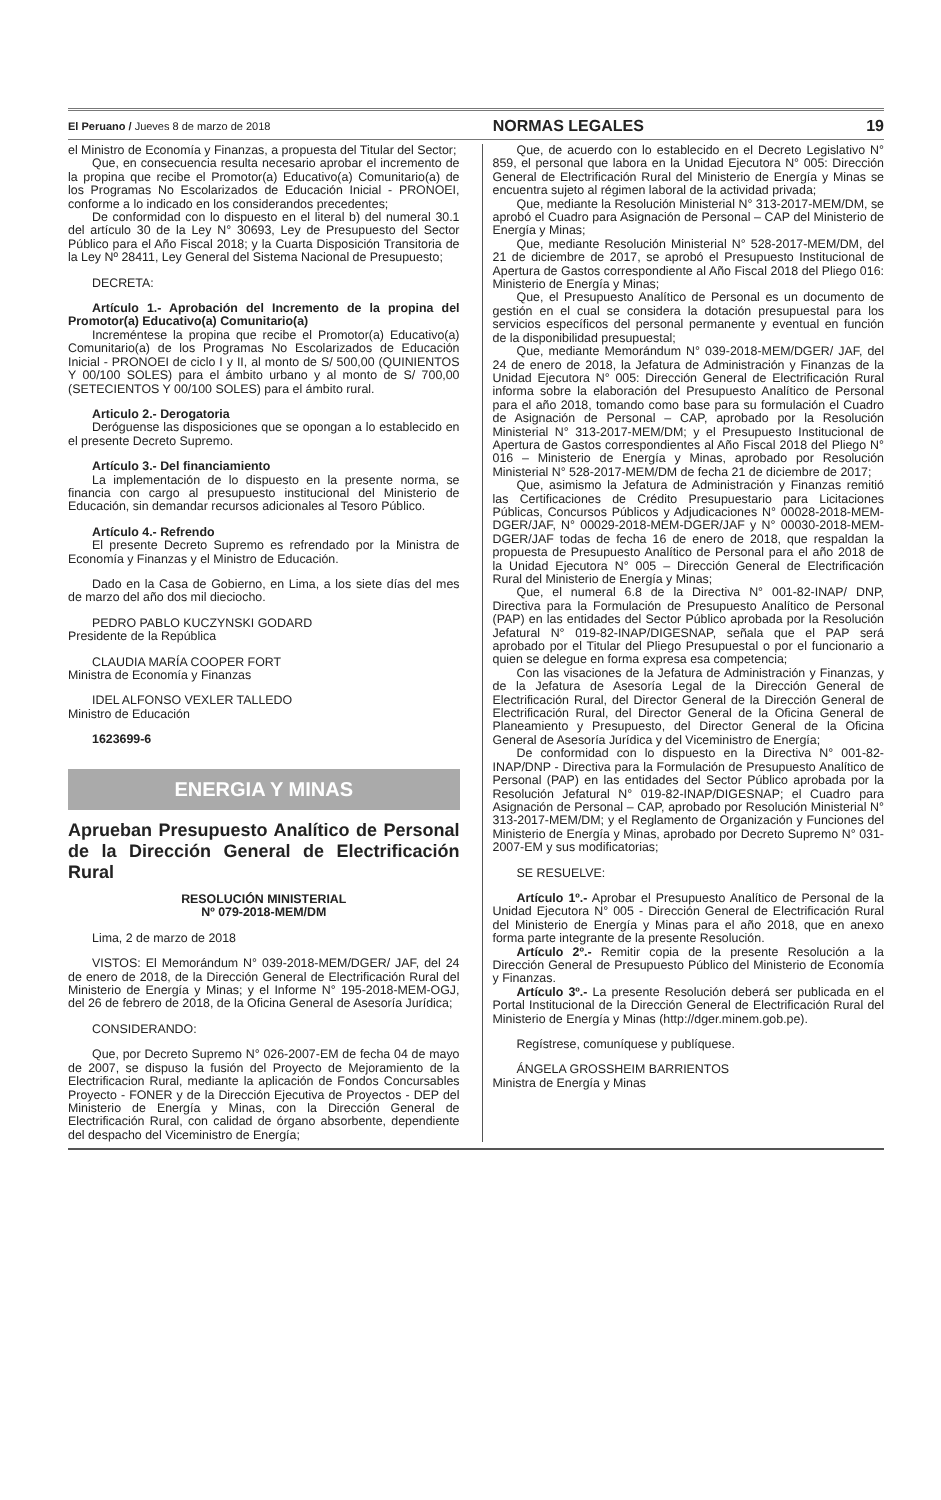El Peruano / Jueves 8 de marzo de 2018 NORMAS LEGALES 19
el Ministro de Economía y Finanzas, a propuesta del Titular del Sector;
Que, en consecuencia resulta necesario aprobar el incremento de la propina que recibe el Promotor(a) Educativo(a) Comunitario(a) de los Programas No Escolarizados de Educación Inicial - PRONOEI, conforme a lo indicado en los considerandos precedentes;
De conformidad con lo dispuesto en el literal b) del numeral 30.1 del artículo 30 de la Ley N° 30693, Ley de Presupuesto del Sector Público para el Año Fiscal 2018; y la Cuarta Disposición Transitoria de la Ley Nº 28411, Ley General del Sistema Nacional de Presupuesto;
DECRETA:
Artículo 1.- Aprobación del Incremento de la propina del Promotor(a) Educativo(a) Comunitario(a)
Increméntese la propina que recibe el Promotor(a) Educativo(a) Comunitario(a) de los Programas No Escolarizados de Educación Inicial - PRONOEI de ciclo I y II, al monto de S/ 500,00 (QUINIENTOS Y 00/100 SOLES) para el ámbito urbano y al monto de S/ 700,00 (SETECIENTOS Y 00/100 SOLES) para el ámbito rural.
Articulo 2.- Derogatoria
Deróguense las disposiciones que se opongan a lo establecido en el presente Decreto Supremo.
Artículo 3.- Del financiamiento
La implementación de lo dispuesto en la presente norma, se financia con cargo al presupuesto institucional del Ministerio de Educación, sin demandar recursos adicionales al Tesoro Público.
Artículo 4.- Refrendo
El presente Decreto Supremo es refrendado por la Ministra de Economía y Finanzas y el Ministro de Educación.
Dado en la Casa de Gobierno, en Lima, a los siete días del mes de marzo del año dos mil dieciocho.
PEDRO PABLO KUCZYNSKI GODARD
Presidente de la República
CLAUDIA MARÍA COOPER FORT
Ministra de Economía y Finanzas
IDEL ALFONSO VEXLER TALLEDO
Ministro de Educación
1623699-6
ENERGIA Y MINAS
Aprueban Presupuesto Analítico de Personal de la Dirección General de Electrificación Rural
RESOLUCIÓN MINISTERIAL
Nº 079-2018-MEM/DM
Lima, 2 de marzo de 2018
VISTOS: El Memorándum N° 039-2018-MEM/DGER/ JAF, del 24 de enero de 2018, de la Dirección General de Electrificación Rural del Ministerio de Energía y Minas; y el Informe N° 195-2018-MEM-OGJ, del 26 de febrero de 2018, de la Oficina General de Asesoría Jurídica;
CONSIDERANDO:
Que, por Decreto Supremo N° 026-2007-EM de fecha 04 de mayo de 2007, se dispuso la fusión del Proyecto de Mejoramiento de la Electrificacion Rural, mediante la aplicación de Fondos Concursables Proyecto - FONER y de la Dirección Ejecutiva de Proyectos - DEP del Ministerio de Energía y Minas, con la Dirección General de Electrificación Rural, con calidad de órgano absorbente, dependiente del despacho del Viceministro de Energía;
Que, de acuerdo con lo establecido en el Decreto Legislativo N° 859, el personal que labora en la Unidad Ejecutora N° 005: Dirección General de Electrificación Rural del Ministerio de Energía y Minas se encuentra sujeto al régimen laboral de la actividad privada;
Que, mediante la Resolución Ministerial N° 313-2017-MEM/DM, se aprobó el Cuadro para Asignación de Personal – CAP del Ministerio de Energía y Minas;
Que, mediante Resolución Ministerial N° 528-2017-MEM/DM, del 21 de diciembre de 2017, se aprobó el Presupuesto Institucional de Apertura de Gastos correspondiente al Año Fiscal 2018 del Pliego 016: Ministerio de Energía y Minas;
Que, el Presupuesto Analítico de Personal es un documento de gestión en el cual se considera la dotación presupuestal para los servicios específicos del personal permanente y eventual en función de la disponibilidad presupuestal;
Que, mediante Memorándum N° 039-2018-MEM/DGER/ JAF, del 24 de enero de 2018, la Jefatura de Administración y Finanzas de la Unidad Ejecutora N° 005: Dirección General de Electrificación Rural informa sobre la elaboración del Presupuesto Analítico de Personal para el año 2018, tomando como base para su formulación el Cuadro de Asignación de Personal – CAP, aprobado por la Resolución Ministerial N° 313-2017-MEM/DM; y el Presupuesto Institucional de Apertura de Gastos correspondientes al Año Fiscal 2018 del Pliego N° 016 – Ministerio de Energía y Minas, aprobado por Resolución Ministerial N° 528-2017-MEM/DM de fecha 21 de diciembre de 2017;
Que, asimismo la Jefatura de Administración y Finanzas remitió las Certificaciones de Crédito Presupuestario para Licitaciones Públicas, Concursos Públicos y Adjudicaciones N° 00028-2018-MEM-DGER/JAF, N° 00029-2018-MEM-DGER/JAF y N° 00030-2018-MEM-DGER/JAF todas de fecha 16 de enero de 2018, que respaldan la propuesta de Presupuesto Analítico de Personal para el año 2018 de la Unidad Ejecutora N° 005 – Dirección General de Electrificación Rural del Ministerio de Energía y Minas;
Que, el numeral 6.8 de la Directiva N° 001-82-INAP/ DNP, Directiva para la Formulación de Presupuesto Analítico de Personal (PAP) en las entidades del Sector Público aprobada por la Resolución Jefatural N° 019-82-INAP/DIGESNAP, señala que el PAP será aprobado por el Titular del Pliego Presupuestal o por el funcionario a quien se delegue en forma expresa esa competencia;
Con las visaciones de la Jefatura de Administración y Finanzas, y de la Jefatura de Asesoría Legal de la Dirección General de Electrificación Rural, del Director General de la Dirección General de Electrificación Rural, del Director General de la Oficina General de Planeamiento y Presupuesto, del Director General de la Oficina General de Asesoría Jurídica y del Viceministro de Energía;
De conformidad con lo dispuesto en la Directiva N° 001-82-INAP/DNP - Directiva para la Formulación de Presupuesto Analítico de Personal (PAP) en las entidades del Sector Público aprobada por la Resolución Jefatural N° 019-82-INAP/DIGESNAP; el Cuadro para Asignación de Personal – CAP, aprobado por Resolución Ministerial N° 313-2017-MEM/DM; y el Reglamento de Organización y Funciones del Ministerio de Energía y Minas, aprobado por Decreto Supremo N° 031-2007-EM y sus modificatorias;
SE RESUELVE:
Artículo 1º.- Aprobar el Presupuesto Analítico de Personal de la Unidad Ejecutora N° 005 - Dirección General de Electrificación Rural del Ministerio de Energía y Minas para el año 2018, que en anexo forma parte integrante de la presente Resolución.
Artículo 2º.- Remitir copia de la presente Resolución a la Dirección General de Presupuesto Público del Ministerio de Economía y Finanzas.
Artículo 3º.- La presente Resolución deberá ser publicada en el Portal Institucional de la Dirección General de Electrificación Rural del Ministerio de Energía y Minas (http://dger.minem.gob.pe).
Regístrese, comuníquese y publíquese.
ÁNGELA GROSSHEIM BARRIENTOS
Ministra de Energía y Minas